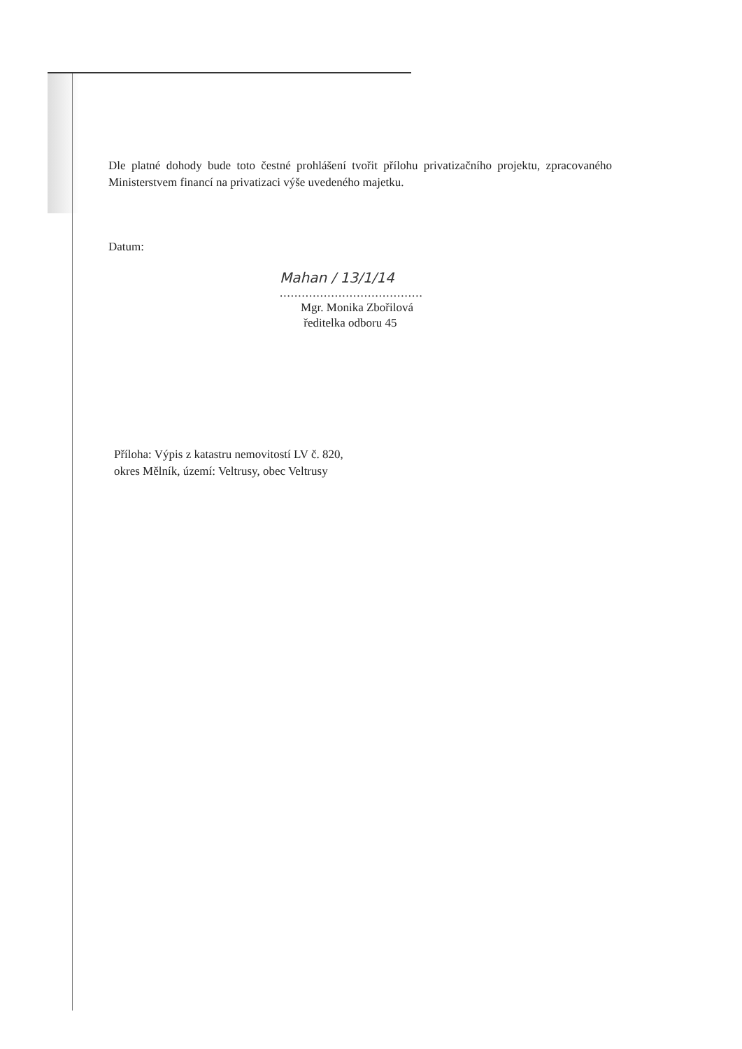Dle platné dohody bude toto čestné prohlášení tvořit přílohu privatizačního projektu, zpracovaného Ministerstvem financí na privatizaci výše uvedeného majetku.
Datum:
Mahan / 13/1/14
.......................................
Mgr. Monika Zbořilová
ředitelka odboru 45
Příloha: Výpis z katastru nemovitostí LV č. 820,
okres Mělník, území: Veltrusy, obec Veltrusy